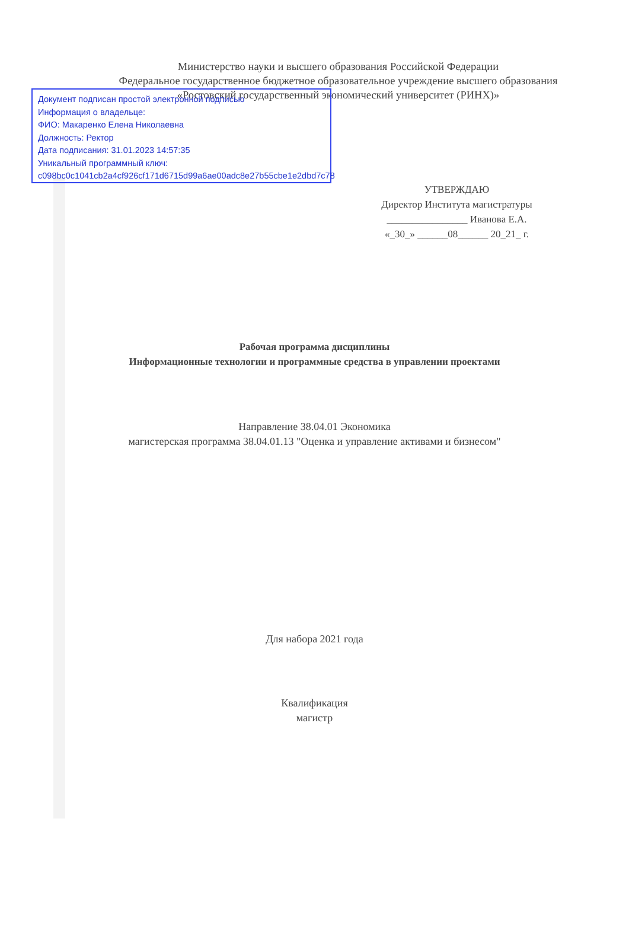Документ подписан простой электронной подписью
Информация о владельце:
ФИО: Макаренко Елена Николаевна
Должность: Ректор
Дата подписания: 31.01.2023 14:57:35
Уникальный программный ключ:
c098bc0c1041cb2a4cf926cf171d6715d99a6ae00adc8e27b55cbe1e2dbd7c78
Министерство науки и высшего образования Российской Федерации
Федеральное государственное бюджетное образовательное учреждение высшего образования «Ростовский государственный экономический университет (РИНХ)»
УТВЕРЖДАЮ
Директор Института магистратуры
________________ Иванова Е.А.
«_30_» ______08______ 20_21_ г.
Рабочая программа дисциплины
Информационные технологии и программные средства в управлении проектами
Направление 38.04.01 Экономика
магистерская программа 38.04.01.13 "Оценка и управление активами и бизнесом"
Для набора 2021 года
Квалификация
магистр